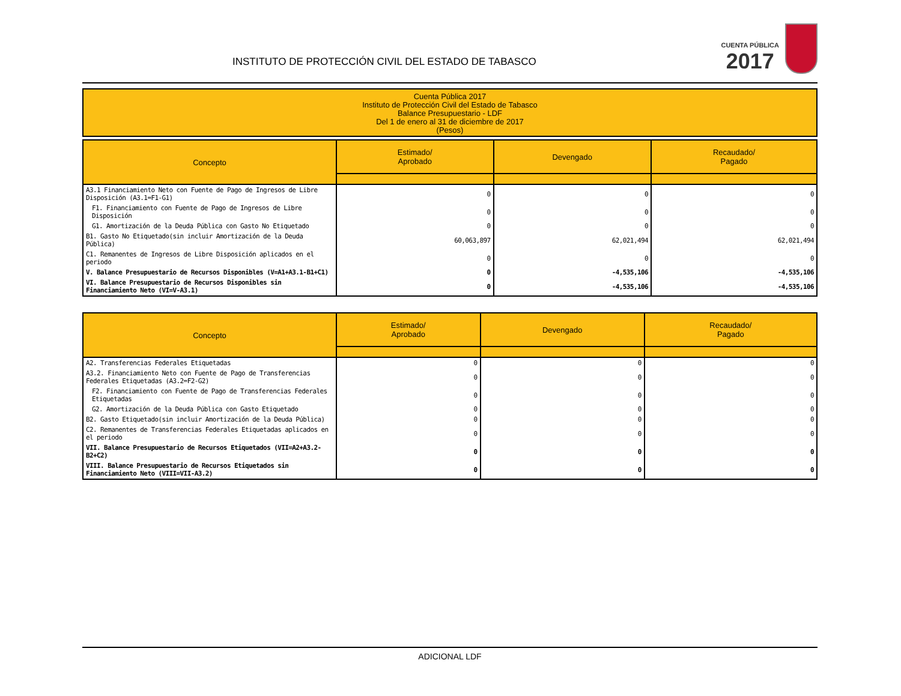INSTITUTO DE PROTECCIÓN CIVIL DEL ESTADO DE TABASCO
CUENTA PÚBLICA
2017
Cuenta Pública 2017
Instituto de Protección Civil del Estado de Tabasco
Balance Presupuestario - LDF
Del 1 de enero al 31 de diciembre de 2017
(Pesos)
| Concepto | Estimado/ Aprobado | Devengado | Recaudado/ Pagado |
| --- | --- | --- | --- |
| A3.1 Financiamiento Neto con Fuente de Pago de Ingresos de Libre Disposición (A3.1=F1-G1) | 0 | 0 | 0 |
| F1. Financiamiento con Fuente de Pago de Ingresos de Libre Disposición | 0 | 0 | 0 |
| G1. Amortización de la Deuda Pública con Gasto No Etiquetado | 0 | 0 | 0 |
| B1. Gasto No Etiquetado(sin incluir Amortización de la Deuda Pública) | 60,063,897 | 62,021,494 | 62,021,494 |
| C1. Remanentes de Ingresos de Libre Disposición aplicados en el periodo | 0 | 0 | 0 |
| V. Balance Presupuestario de Recursos Disponibles (V=A1+A3.1-B1+C1) | 0 | -4,535,106 | -4,535,106 |
| VI. Balance Presupuestario de Recursos Disponibles sin Financiamiento Neto (VI=V-A3.1) | 0 | -4,535,106 | -4,535,106 |
| Concepto | Estimado/ Aprobado | Devengado | Recaudado/ Pagado |
| --- | --- | --- | --- |
| A2. Transferencias Federales Etiquetadas | 0 | 0 | 0 |
| A3.2. Financiamiento Neto con Fuente de Pago de Transferencias Federales Etiquetadas (A3.2=F2-G2) | 0 | 0 | 0 |
| F2. Financiamiento con Fuente de Pago de Transferencias Federales Etiquetadas | 0 | 0 | 0 |
| G2. Amortización de la Deuda Pública con Gasto Etiquetado | 0 | 0 | 0 |
| B2. Gasto Etiquetado(sin incluir Amortización de la Deuda Pública) | 0 | 0 | 0 |
| C2. Remanentes de Transferencias Federales Etiquetadas aplicados en el periodo | 0 | 0 | 0 |
| VII. Balance Presupuestario de Recursos Etiquetados (VII=A2+A3.2-B2+C2) | 0 | 0 | 0 |
| VIII. Balance Presupuestario de Recursos Etiquetados sin Financiamiento Neto (VIII=VII-A3.2) | 0 | 0 | 0 |
ADICIONAL LDF